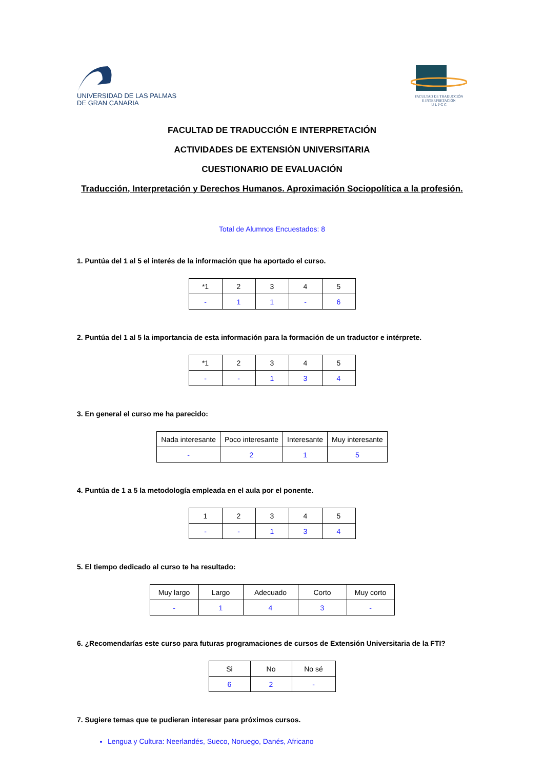UNIVERSIDAD DE LAS PALMAS
DE GRAN CANARIA
FACULTAD DE TRADUCCIÓN
E INTERPRETACIÓN
U L P G C
FACULTAD DE TRADUCCIÓN E INTERPRETACIÓN
ACTIVIDADES DE EXTENSIÓN UNIVERSITARIA
CUESTIONARIO DE EVALUACIÓN
Traducción, Interpretación y Derechos Humanos. Aproximación Sociopolítica a la profesión.
Total de Alumnos Encuestados: 8
1. Puntúa del 1 al 5 el interés de la información que ha aportado el curso.
| *1 | 2 | 3 | 4 | 5 |
| --- | --- | --- | --- | --- |
| - | 1 | 1 | - | 6 |
2. Puntúa del 1 al 5 la importancia de esta información para la formación de un traductor e intérprete.
| *1 | 2 | 3 | 4 | 5 |
| --- | --- | --- | --- | --- |
| - | - | 1 | 3 | 4 |
3. En general el curso me ha parecido:
| Nada interesante | Poco interesante | Interesante | Muy interesante |
| --- | --- | --- | --- |
| - | 2 | 1 | 5 |
4. Puntúa de 1 a 5 la metodología empleada en el aula por el ponente.
| 1 | 2 | 3 | 4 | 5 |
| --- | --- | --- | --- | --- |
| - | - | 1 | 3 | 4 |
5. El tiempo dedicado al curso te ha resultado:
| Muy largo | Largo | Adecuado | Corto | Muy corto |
| --- | --- | --- | --- | --- |
| - | 1 | 4 | 3 | - |
6. ¿Recomendarías este curso para futuras programaciones de cursos de Extensión Universitaria de la FTI?
| Si | No | No sé |
| --- | --- | --- |
| 6 | 2 | - |
7. Sugiere temas que te pudieran interesar para próximos cursos.
Lengua y Cultura: Neerlandés, Sueco, Noruego, Danés, Africano